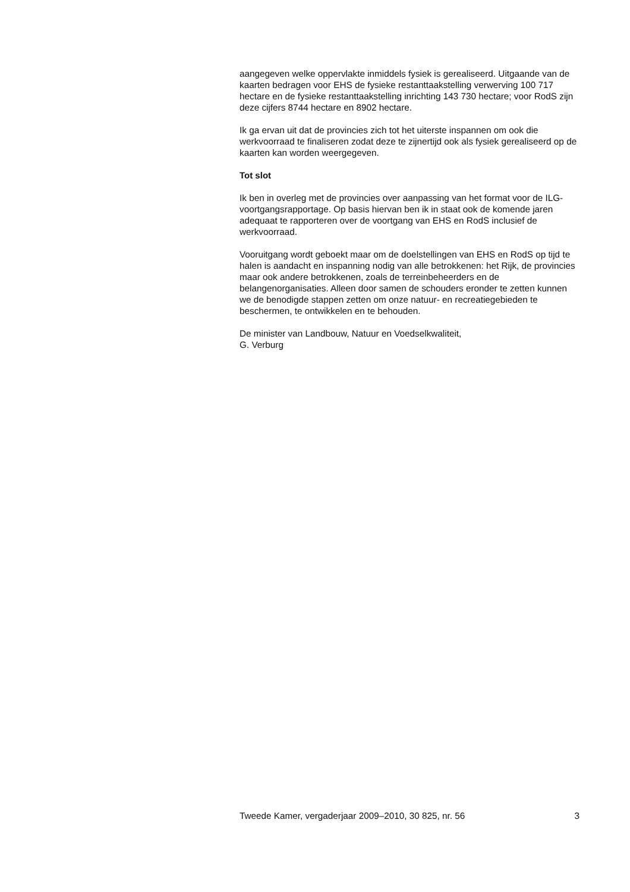aangegeven welke oppervlakte inmiddels fysiek is gerealiseerd. Uitgaande van de kaarten bedragen voor EHS de fysieke restanttaakstelling verwerving 100 717 hectare en de fysieke restanttaakstelling inrichting 143 730 hectare; voor RodS zijn deze cijfers 8744 hectare en 8902 hectare.
Ik ga ervan uit dat de provincies zich tot het uiterste inspannen om ook die werkvoorraad te finaliseren zodat deze te zijnertijd ook als fysiek gerealiseerd op de kaarten kan worden weergegeven.
Tot slot
Ik ben in overleg met de provincies over aanpassing van het format voor de ILG-voortgangsrapportage. Op basis hiervan ben ik in staat ook de komende jaren adequaat te rapporteren over de voortgang van EHS en RodS inclusief de werkvoorraad.
Vooruitgang wordt geboekt maar om de doelstellingen van EHS en RodS op tijd te halen is aandacht en inspanning nodig van alle betrokkenen: het Rijk, de provincies maar ook andere betrokkenen, zoals de terreinbeheerders en de belangenorganisaties. Alleen door samen de schouders eronder te zetten kunnen we de benodigde stappen zetten om onze natuur- en recreatiegebieden te beschermen, te ontwikkelen en te behouden.
De minister van Landbouw, Natuur en Voedselkwaliteit,
G. Verburg
Tweede Kamer, vergaderjaar 2009–2010, 30 825, nr. 56 3